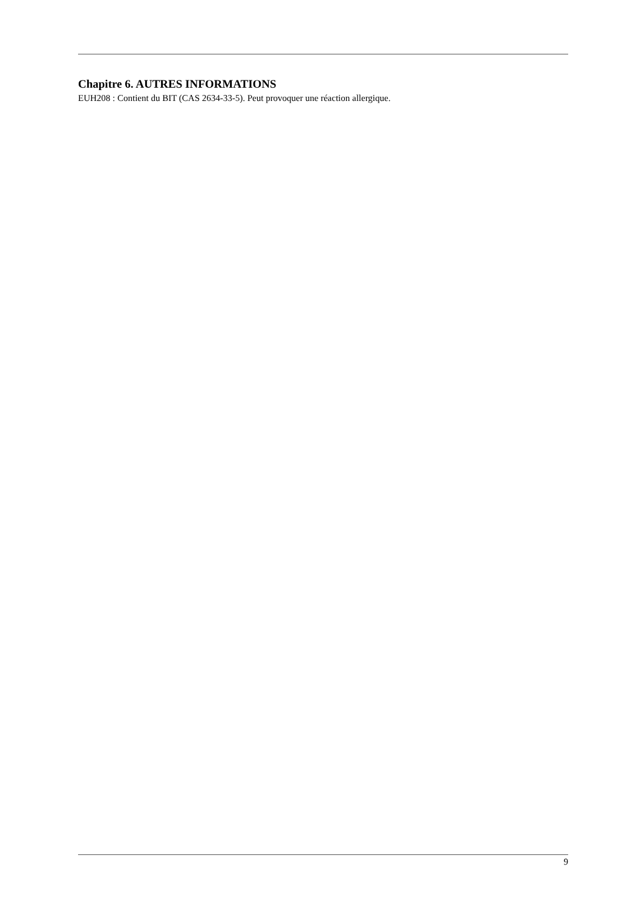Chapitre 6. AUTRES INFORMATIONS
EUH208 : Contient du BIT (CAS 2634-33-5). Peut provoquer une réaction allergique.
9